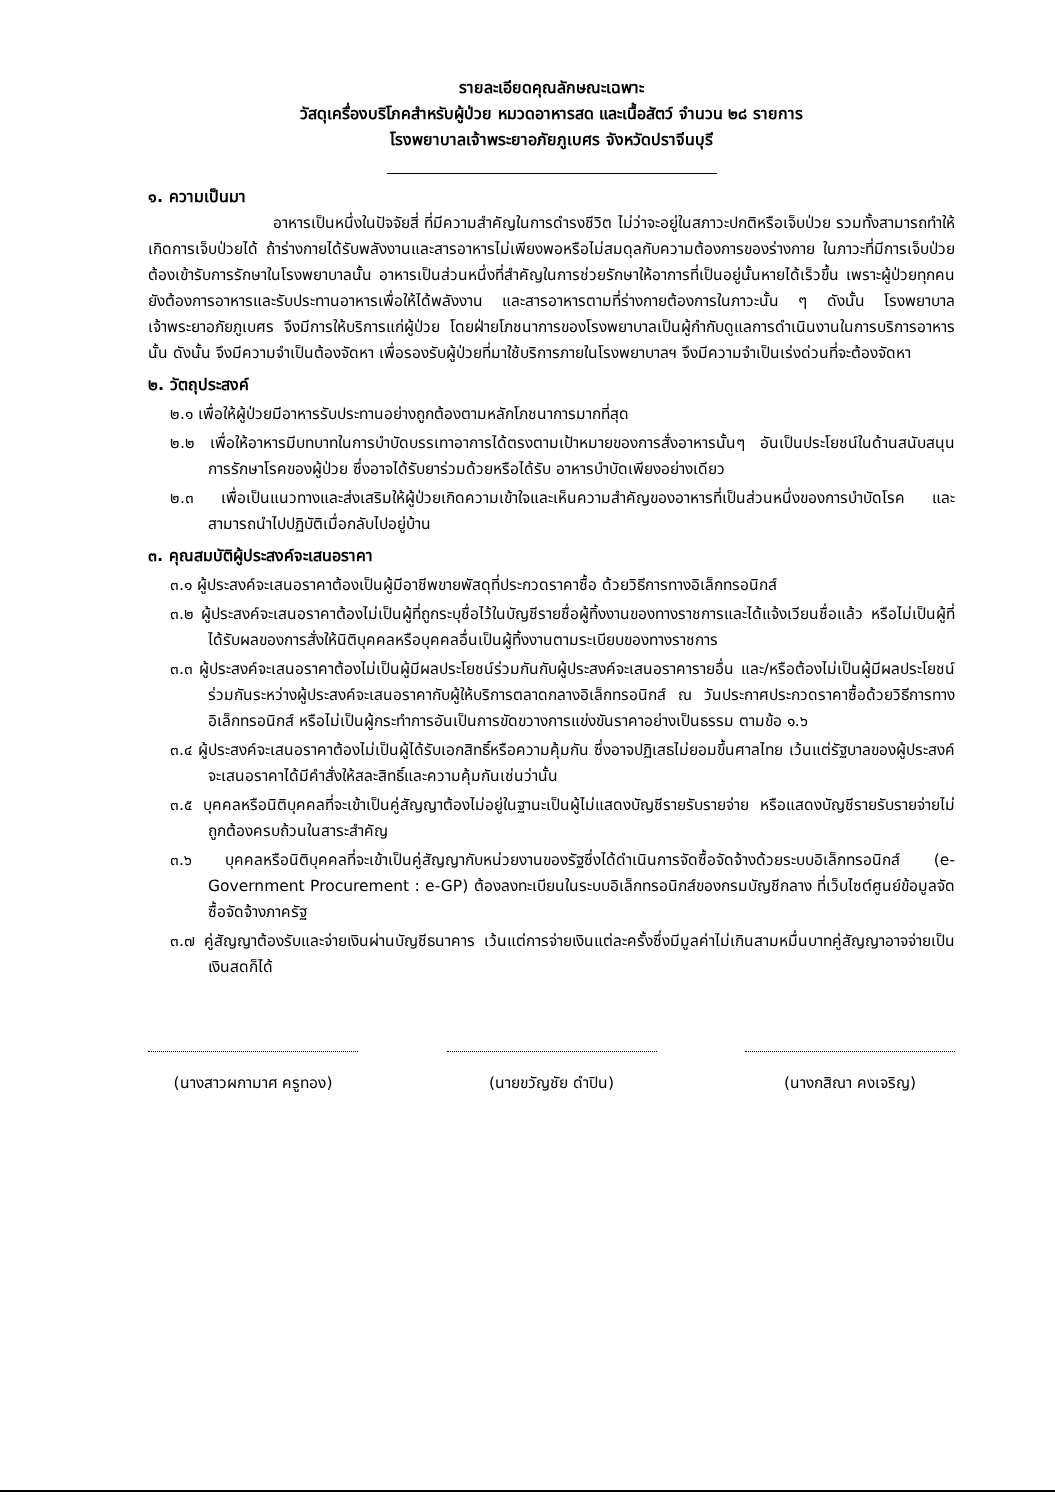รายละเอียดคุณลักษณะเฉพาะ
วัสดุเครื่องบริโภคสำหรับผู้ป่วย หมวดอาหารสด และเนื้อสัตว์ จำนวน ๒๘ รายการ
โรงพยาบาลเจ้าพระยาอภัยภูเบศร จังหวัดปราจีนบุรี
๑. ความเป็นมา
อาหารเป็นหนึ่งในปัจจัยสี่ ที่มีความสำคัญในการดำรงชีวิต ไม่ว่าจะอยู่ในสภาวะปกติหรือเจ็บป่วย รวมทั้งสามารถทำให้เกิดการเจ็บป่วยได้ ถ้าร่างกายได้รับพลังงานและสารอาหารไม่เพียงพอหรือไม่สมดุลกับความต้องการของร่างกาย ในภาวะที่มีการเจ็บป่วยต้องเข้ารับการรักษาในโรงพยาบาลนั้น อาหารเป็นส่วนหนึ่งที่สำคัญในการช่วยรักษาให้อาการที่เป็นอยู่นั้นหายได้เร็วขึ้น เพราะผู้ป่วยทุกคนยังต้องการอาหารและรับประทานอาหารเพื่อให้ได้พลังงาน และสารอาหารตามที่ร่างกายต้องการในภาวะนั้น ๆ ดังนั้น โรงพยาบาลเจ้าพระยาอภัยภูเบศร จึงมีการให้บริการแก่ผู้ป่วย โดยฝ่ายโภชนาการของโรงพยาบาลเป็นผู้กำกับดูแลการดำเนินงานในการบริการอาหารนั้น ดังนั้น จึงมีความจำเป็นต้องจัดหา เพื่อรองรับผู้ป่วยที่มาใช้บริการภายในโรงพยาบาลฯ จึงมีความจำเป็นเร่งด่วนที่จะต้องจัดหา
๒. วัตถุประสงค์
๒.๑ เพื่อให้ผู้ป่วยมีอาหารรับประทานอย่างถูกต้องตามหลักโภชนาการมากที่สุด
๒.๒ เพื่อให้อาหารมีบทบาทในการบำบัดบรรเทาอาการได้ตรงตามเป้าหมายของการสั่งอาหารนั้นๆ อันเป็นประโยชน์ในด้านสนับสนุนการรักษาโรคของผู้ป่วย ซึ่งอาจได้รับยาร่วมด้วยหรือได้รับ อาหารบำบัดเพียงอย่างเดียว
๒.๓ เพื่อเป็นแนวทางและส่งเสริมให้ผู้ป่วยเกิดความเข้าใจและเห็นความสำคัญของอาหารที่เป็นส่วนหนึ่งของการบำบัดโรค และสามารถนำไปปฏิบัติเมื่อกลับไปอยู่บ้าน
๓. คุณสมบัติผู้ประสงค์จะเสนอราคา
๓.๑ ผู้ประสงค์จะเสนอราคาต้องเป็นผู้มีอาชีพขายพัสดุที่ประกวดราคาซื้อ ด้วยวิธีการทางอิเล็กทรอนิกส์
๓.๒ ผู้ประสงค์จะเสนอราคาต้องไม่เป็นผู้ที่ถูกระบุชื่อไว้ในบัญชีรายชื่อผู้ทิ้งงานของทางราชการและได้แจ้งเวียนชื่อแล้ว หรือไม่เป็นผู้ที่ได้รับผลของการสั่งให้นิติบุคคลหรือบุคคลอื่นเป็นผู้ทิ้งงานตามระเบียบของทางราชการ
๓.๓ ผู้ประสงค์จะเสนอราคาต้องไม่เป็นผู้มีผลประโยชน์ร่วมกันกับผู้ประสงค์จะเสนอราคารายอื่น และ/หรือต้องไม่เป็นผู้มีผลประโยชน์ร่วมกันระหว่างผู้ประสงค์จะเสนอราคากับผู้ให้บริการตลาดกลางอิเล็กทรอนิกส์ ณ วันประกาศประกวดราคาซื้อด้วยวิธีการทางอิเล็กทรอนิกส์ หรือไม่เป็นผู้กระทำการอันเป็นการขัดขวางการแข่งขันราคาอย่างเป็นธรรม ตามข้อ ๑.๖
๓.๔ ผู้ประสงค์จะเสนอราคาต้องไม่เป็นผู้ได้รับเอกสิทธิ์หรือความคุ้มกัน ซึ่งอาจปฏิเสธไม่ยอมขึ้นศาลไทย เว้นแต่รัฐบาลของผู้ประสงค์จะเสนอราคาได้มีคำสั่งให้สละสิทธิ์และความคุ้มกันเช่นว่านั้น
๓.๕ บุคคลหรือนิติบุคคลที่จะเข้าเป็นคู่สัญญาต้องไม่อยู่ในฐานะเป็นผู้ไม่แสดงบัญชีรายรับรายจ่าย หรือแสดงบัญชีรายรับรายจ่ายไม่ถูกต้องครบถ้วนในสาระสำคัญ
๓.๖ บุคคลหรือนิติบุคคลที่จะเข้าเป็นคู่สัญญากับหน่วยงานของรัฐซึ่งได้ดำเนินการจัดซื้อจัดจ้างด้วยระบบอิเล็กทรอนิกส์ (e-Government Procurement : e-GP) ต้องลงทะเบียนในระบบอิเล็กทรอนิกส์ของกรมบัญชีกลาง ที่เว็บไซต์ศูนย์ข้อมูลจัดซื้อจัดจ้างภาครัฐ
๓.๗ คู่สัญญาต้องรับและจ่ายเงินผ่านบัญชีธนาคาร เว้นแต่การจ่ายเงินแต่ละครั้งซึ่งมีมูลค่าไม่เกินสามหมื่นบาทคู่สัญญาอาจจ่ายเป็นเงินสดก็ได้
(นางสาวผกามาศ ครูทอง) (นายขวัญชัย ดำปิน) (นางกสิณา คงเจริญ)